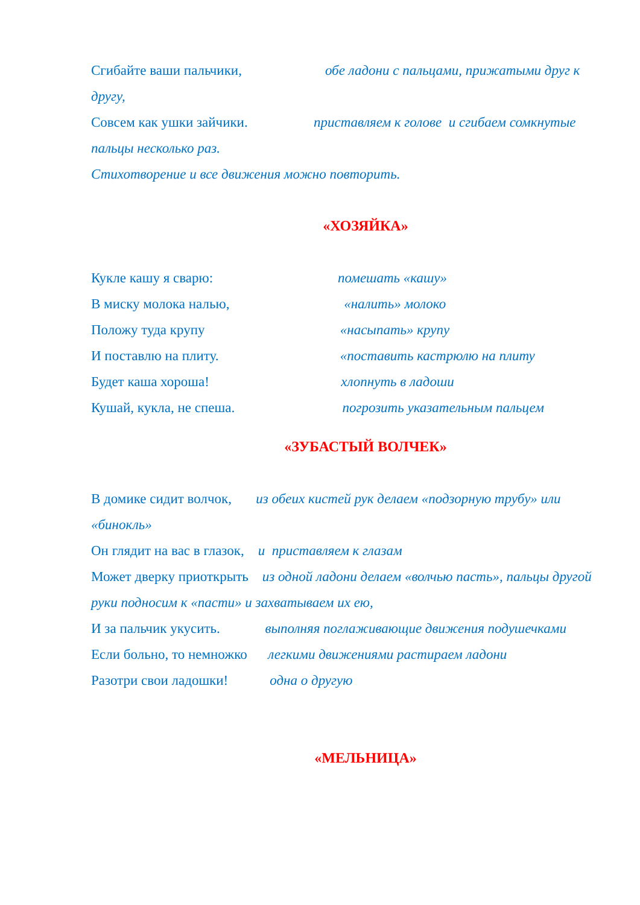Сгибайте ваши пальчики, обе ладони с пальцами, прижатыми друг к другу,
Совсем как ушки зайчики. приставляем к голове и сгибаем сомкнутые пальцы несколько раз.
Стихотворение и все движения можно повторить.
«ХОЗЯЙКА»
Кукле кашу я сварю: помешать «кашу»
В миску молока налью, «налить» молоко
Положу туда крупу «насыпать» крупу
И поставлю на плиту. «поставить кастрюлю на плиту
Будет каша хороша! хлопнуть в ладоши
Кушай, кукла, не спеша. погрозить указательным пальцем
«ЗУБАСТЫЙ ВОЛЧЕК»
В домике сидит волчок, из обеих кистей рук делаем «подзорную трубу» или «бинокль»
Он глядит на вас в глазок, и приставляем к глазам
Может дверку приоткрыть из одной ладони делаем «волчью пасть», пальцы другой руки подносим к «пасти» и захватываем их ею,
И за пальчик укусить. выполняя поглаживающие движения подушечками
Если больно, то немножко легкими движениями растираем ладони
Разотри свои ладошки! одна о другую
«МЕЛЬНИЦА»